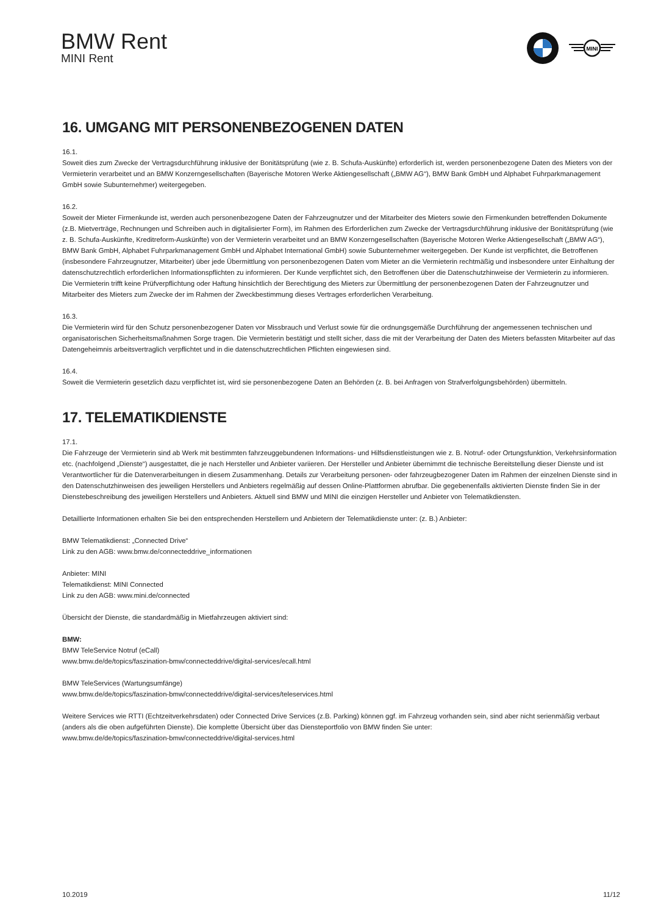BMW Rent
MINI Rent
MINI
16. UMGANG MIT PERSONENBEZOGENEN DATEN
16.1.
Soweit dies zum Zwecke der Vertragsdurchführung inklusive der Bonitätsprüfung (wie z. B. Schufa-Auskünfte) erforderlich ist, werden personenbezogene Daten des Mieters von der Vermieterin verarbeitet und an BMW Konzerngesellschaften (Bayerische Motoren Werke Aktiengesellschaft („BMW AG“), BMW Bank GmbH und Alphabet Fuhrparkmanagement GmbH sowie Subunternehmer) weitergegeben.
16.2.
Soweit der Mieter Firmenkunde ist, werden auch personenbezogene Daten der Fahrzeugnutzer und der Mitarbeiter des Mieters sowie den Firmenkunden betreffenden Dokumente (z.B. Mietverträge, Rechnungen und Schreiben auch in digitalisierter Form), im Rahmen des Erforderlichen zum Zwecke der Vertragsdurchführung inklusive der Bonitätsprüfung (wie z. B. Schufa-Auskünfte, Kreditreform-Auskünfte) von der Vermieterin verarbeitet und an BMW Konzerngesellschaften (Bayerische Motoren Werke Aktiengesellschaft („BMW AG“), BMW Bank GmbH, Alphabet Fuhrparkmanagement GmbH und Alphabet International GmbH) sowie Subunternehmer weitergegeben. Der Kunde ist verpflichtet, die Betroffenen (insbesondere Fahrzeugnutzer, Mitarbeiter) über jede Übermittlung von personenbezogenen Daten vom Mieter an die Vermieterin rechtmäßig und insbesondere unter Einhaltung der datenschutzrechtlich erforderlichen Informationspflichten zu informieren. Der Kunde verpflichtet sich, den Betroffenen über die Datenschutzhinweise der Vermieterin zu informieren. Die Vermieterin trifft keine Prüfverpflichtung oder Haftung hinsichtlich der Berechtigung des Mieters zur Übermittlung der personenbezogenen Daten der Fahrzeugnutzer und Mitarbeiter des Mieters zum Zwecke der im Rahmen der Zweckbestimmung dieses Vertrages erforderlichen Verarbeitung.
16.3.
Die Vermieterin wird für den Schutz personenbezogener Daten vor Missbrauch und Verlust sowie für die ordnungsgemäße Durchführung der angemessenen technischen und organisatorischen Sicherheitsmaßnahmen Sorge tragen. Die Vermieterin bestätigt und stellt sicher, dass die mit der Verarbeitung der Daten des Mieters befassten Mitarbeiter auf das Datengeheimnis arbeitsvertraglich verpflichtet und in die datenschutzrechtlichen Pflichten eingewiesen sind.
16.4.
Soweit die Vermieterin gesetzlich dazu verpflichtet ist, wird sie personenbezogene Daten an Behörden (z. B. bei Anfragen von Strafverfolgungsbehörden) übermitteln.
17. TELEMATIKDIENSTE
17.1.
Die Fahrzeuge der Vermieterin sind ab Werk mit bestimmten fahrzeuggebundenen Informations- und Hilfsdienstleistungen wie z. B. Notruf- oder Ortungsfunktion, Verkehrsinformation etc. (nachfolgend „Dienste“) ausgestattet, die je nach Hersteller und Anbieter variieren. Der Hersteller und Anbieter übernimmt die technische Bereitstellung dieser Dienste und ist Verantwortlicher für die Datenverarbeitungen in diesem Zusammenhang. Details zur Verarbeitung personen- oder fahrzeugbezogener Daten im Rahmen der einzelnen Dienste sind in den Datenschutzhinweisen des jeweiligen Herstellers und Anbieters regelmäßig auf dessen Online-Plattformen abrufbar. Die gegebenenfalls aktivierten Dienste finden Sie in der Dienstebeschreibung des jeweiligen Herstellers und Anbieters. Aktuell sind BMW und MINI die einzigen Hersteller und Anbieter von Telematikdiensten.
Detaillierte Informationen erhalten Sie bei den entsprechenden Herstellern und Anbietern der Telematikdienste unter: (z. B.) Anbieter:
BMW Telematikdienst: „Connected Drive“
Link zu den AGB: www.bmw.de/connecteddrive_informationen
Anbieter: MINI
Telematikdienst: MINI Connected
Link zu den AGB: www.mini.de/connected
Übersicht der Dienste, die standardmäßig in Mietfahrzeugen aktiviert sind:
BMW:
BMW TeleService Notruf (eCall)
www.bmw.de/de/topics/faszination-bmw/connecteddrive/digital-services/ecall.html
BMW TeleServices (Wartungsumfänge)
www.bmw.de/de/topics/faszination-bmw/connecteddrive/digital-services/teleservices.html
Weitere Services wie RTTI (Echtzeitverkehrsdaten) oder Connected Drive Services (z.B. Parking) können ggf. im Fahrzeug vorhanden sein, sind aber nicht serienmäßig verbaut (anders als die oben aufgeführten Dienste). Die komplette Übersicht über das Diensteportfolio von BMW finden Sie unter:
www.bmw.de/de/topics/faszination-bmw/connecteddrive/digital-services.html
10.2019 11/12